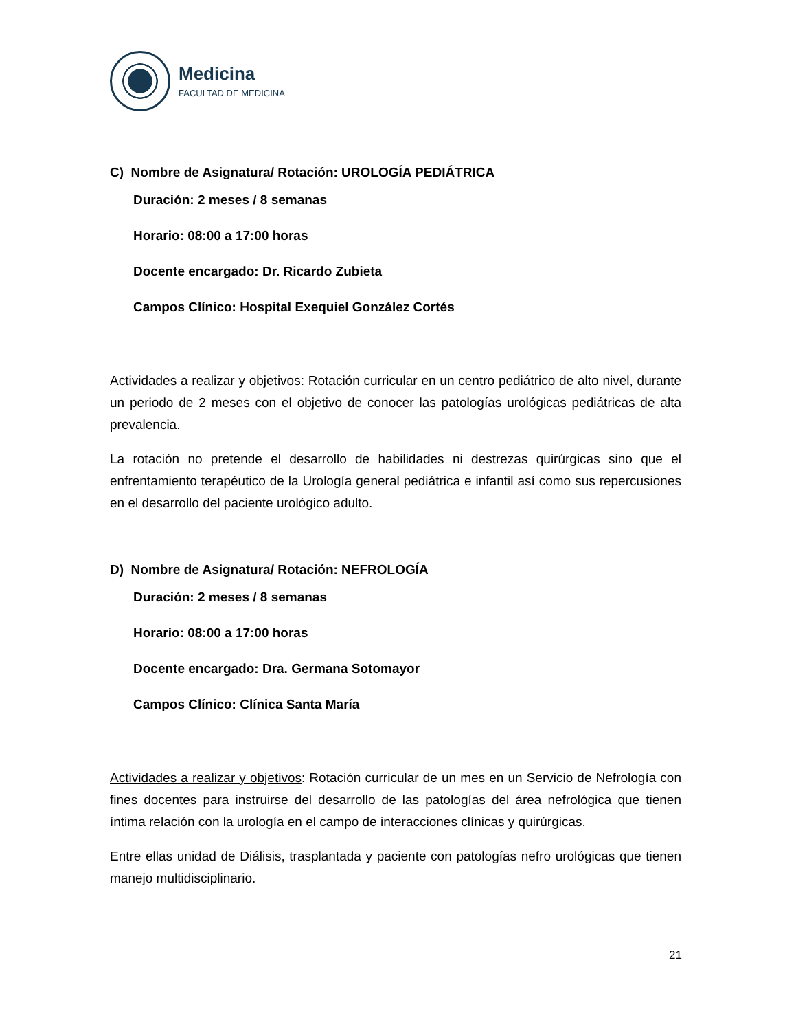Medicina
FACULTAD DE MEDICINA
C) Nombre de Asignatura/ Rotación: UROLOGÍA PEDIÁTRICA
Duración: 2 meses / 8 semanas
Horario: 08:00 a 17:00 horas
Docente encargado: Dr. Ricardo Zubieta
Campos Clínico: Hospital Exequiel González Cortés
Actividades a realizar y objetivos: Rotación curricular en un centro pediátrico de alto nivel, durante un periodo de 2 meses con el objetivo de conocer las patologías urológicas pediátricas de alta prevalencia.
La rotación no pretende el desarrollo de habilidades ni destrezas quirúrgicas sino que el enfrentamiento terapéutico de la Urología general pediátrica e infantil así como sus repercusiones en el desarrollo del paciente urológico adulto.
D) Nombre de Asignatura/ Rotación: NEFROLOGÍA
Duración: 2 meses / 8 semanas
Horario: 08:00 a 17:00 horas
Docente encargado: Dra. Germana Sotomayor
Campos Clínico: Clínica Santa María
Actividades a realizar y objetivos: Rotación curricular de un mes en un Servicio de Nefrología con fines docentes para instruirse del desarrollo de las patologías del área nefrológica que tienen íntima relación con la urología en el campo de interacciones clínicas y quirúrgicas.
Entre ellas unidad de Diálisis, trasplantada y paciente con patologías nefro urológicas que tienen manejo multidisciplinario.
21